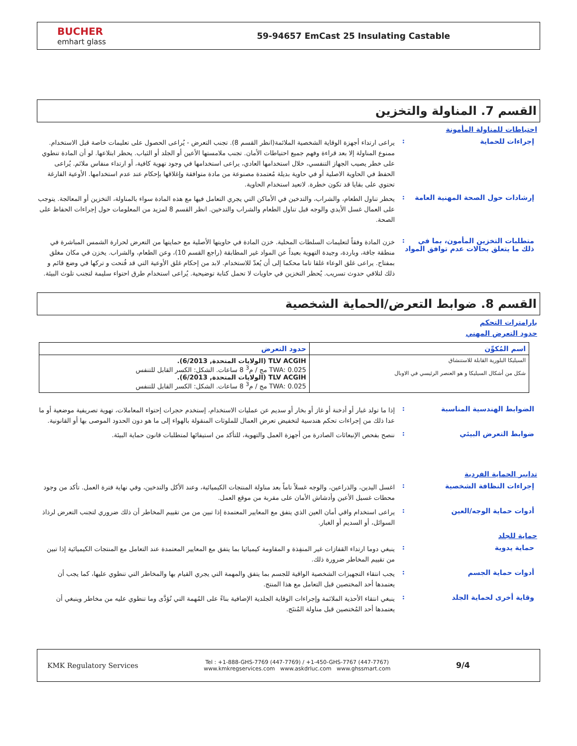BUCHER
emhart glass
59-94657 EmCast 25 Insulating Castable
القسم 7. المناولة والتخزين
احتياطات للمناولة المأمونة
إجراءات للحماية :
يراعى ارتداء أجهزة الوقاية الشخصية الملائمة(انظر القسم 8). تجنب التعرض - يُراعى الحصول على تعليمات خاصة قبل الاستخدام. ممنوع المناولة إلا بعد قراءة وفهم جميع احتياطات الأمان. تجنب ملامستها الأعين أو الجلد أو الثياب. يحظر ابتلاعها. لو أن المادة تنطوي على خطر يصيب الجهاز التنفسي، خلال استخدامها العادي، يراعى استخدامها في وجود تهوية كافية، أو ارتداء منفاس ملائم. يُراعى الحفظ في الحاوية الاصلية أو في حاوية بديلة مُعتمدة مصنوعة من مادة متوافقة وإغلاقها بإحكام عند عدم استخدامها. الأوعية الفارغة تحتوي على بقايا قد تكون خطرة. لاتعيد استخدام الحاوية.
إرشادات حول الصحة المهنية العامة
:
يحظر تناول الطعام، والشراب، والتدخين في الأماكن التي يجري التعامل فيها مع هذه المادة سواء بالمناولة، التخزين أو المعالجة. يتوجب على العمال غسل الأيدي والوجه قبل تناول الطعام والشراب والتدخين. انظر القسم 8 لمزيد من المعلومات حول إجراءات الحفاظ على الصحة.
متطلبات التخزين المأمون، بما في ذلك ما يتعلق بحالات عدم توافق المواد
:
خزن المادة وفقاً لتعليمات السلطات المحلية. خزن المادة في حاويتها الأصلية مع حمايتها من التعرض لحرارة الشمس المباشرة في منطقة جافة، وباردة، وجيدة التهوية بعيداً عن المواد غير المطابقة (راجع القسم 10)، وعن الطعام، والشراب. يخزن في مكان مغلق بمفتاح. يراعى غلق الوعاء غلقا تاما محكما إلى أن يُعدّ للاستخدام. لابد من إحكام غلق الأوعية التي قد فُتحت و تركها في وضع قائم و ذلك لتلافي حدوث تسريب. يُحظر التخزين في حاويات لا تحمل كتابة توضيحية. يُراعى استخدام طرق احتواء سليمة لتجنب تلوث البيئة.
القسم 8. ضوابط التعرض/الحماية الشخصية
بارامترات التحكم
حدود التعرض المهني
| اسم المُكوِّن | حدود التعرض |
| --- | --- |
| السيليكا البلورية القابلة للاستنشاق شكل من أشكال السيليكا و هو العنصر الرئيسي في الاوبال | TLV ACGIH (الولايات المتحدة, 6/2013). TWA: 0.025 مج / م<sup>3</sup> 8 ساعات. الشكل: الكسر القابل للتنفس TLV ACGIH (الولايات المتحدة, 6/2013). TWA: 0.025 مج / م<sup>3</sup> 8 ساعات. الشكل: الكسر القابل للتنفس |
الضوابط الهندسية المناسبة :
إذا ما تولد غبار أو أدخنة أو غاز أو بخار أو سديم عن عمليات الاستخدام، إستخدم حجرات إحتواء المعاملات، تهوية تصريفية موضعية أو ما عدا ذلك من إجراءات تحكم هندسية لتخفيض تعرض العمال للملوثات المنقولة بالهواء إلى ما هو دون الحدود الموصى بها أو القانونية.
ضوابط التعرض البيئي :
ننصح بفحص الإنبعاثات الصادرة من أجهزة العمل والتهوية، للتأكد من استيفائها لمتطلبات قانون حماية البيئة.
تدابير الحماية الفردية
إجراءات النظافة الشخصية :
اغسل اليدين، والذراعين، والوجه غسلاً تاماً بعد مناولة المنتجات الكيميائية، وعند الأكل والتدخين، وفي نهاية فترة العمل. تأكد من وجود محطات غسيل الأعين وأدشاش الأمان على مقربة من موقع العمل.
أدوات حماية الوجه/العين :
يراعى استخدام واقي أمان العين الذي يتفق مع المعايير المعتمدة إذا تبين من من تقييم المخاطر أن ذلك ضروري لتجنب التعرض لرذاذ السوائل، أو السديم أو الغبار.
حماية للجلد
حماية يدوية :
ينبغي دوما ارتداء القفازات غير المنفِذة و المقاومة كيميائيا بما يتفق مع المعايير المعتمدة عند التعامل مع المنتجات الكيميائية إذا تبين من تقييم المخاطر ضرورة ذلك.
أدوات حماية الجسم :
يجب انتقاء التجهيزات الشخصية الواقية للجسم بما يتفق والمهمة التي يجري القيام بها والمخاطر التي تنطوي عليها، كما يجب أن يعتمدها أحد المختصين قبل التعامل مع هذا المنتج.
وقاية أخرى لحماية الجلد :
ينبغي انتقاء الأحذية الملائمة وإجراءات الوقاية الجلدية الإضافية بناءً على المُهمة التي تُؤدَّى وما تنطوي عليه من مخاطر وينبغي أن يعتمدها أحد المُختصين قبل مناولة المُنتَج.
KMK Regulatory Services
Tel : +1-888-GHS-7769 (447-7769) / +1-450-GHS-7767 (447-7767)
www.kmkregservices.com www.askdrluc.com www.ghssmart.com
9/4